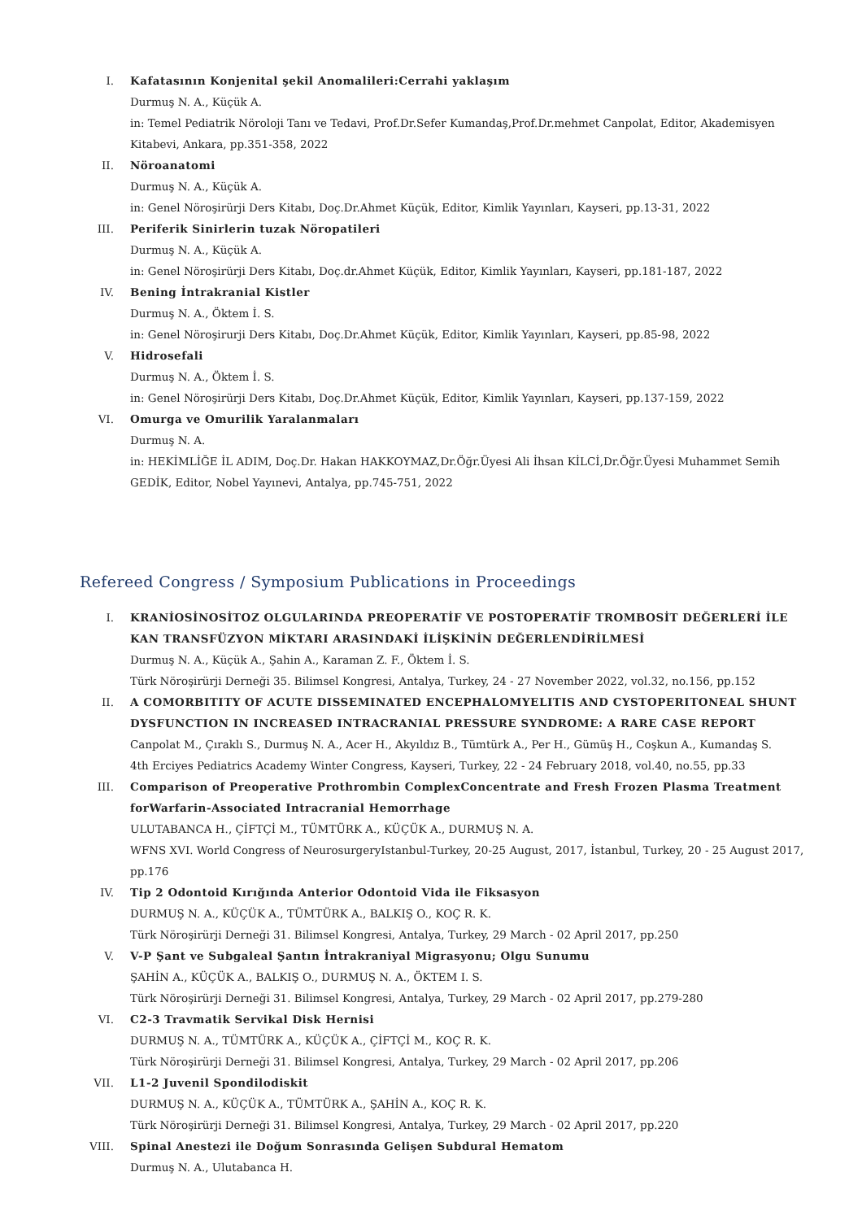I. Kafatasının Konjenital şekil Anomalileri:Cerrahi yaklaşım
Durmuş N. A., Küçük A.
in: Temel Pediatrik Nöroloji Tanı ve Tedavi, Prof.Dr.Sefer Kumandaş,Prof.Dr.mehmet Canpolat, Editor, Akademisyen Kitabevi, Ankara, pp.351-358, 2022
II. Nöroanatomi
Durmuş N. A., Küçük A.
in: Genel Nöroşirürji Ders Kitabı, Doç.Dr.Ahmet Küçük, Editor, Kimlik Yayınları, Kayseri, pp.13-31, 2022
III. Periferik Sinirlerin tuzak Nöropatileri
Durmuş N. A., Küçük A.
in: Genel Nöroşirürji Ders Kitabı, Doç.dr.Ahmet Küçük, Editor, Kimlik Yayınları, Kayseri, pp.181-187, 2022
IV. Bening İntrakranial Kistler
Durmuş N. A., Öktem İ. S.
in: Genel Nöroşirurji Ders Kitabı, Doç.Dr.Ahmet Küçük, Editor, Kimlik Yayınları, Kayseri, pp.85-98, 2022
V. Hidrosefali
Durmuş N. A., Öktem İ. S.
in: Genel Nöroşirürji Ders Kitabı, Doç.Dr.Ahmet Küçük, Editor, Kimlik Yayınları, Kayseri, pp.137-159, 2022
VI. Omurga ve Omurilik Yaralanmaları
Durmuş N. A.
in: HEKİMLİĞE İL ADIM, Doç.Dr. Hakan HAKKOYMAZ,Dr.Öğr.Üyesi Ali İhsan KİLCİ,Dr.Öğr.Üyesi Muhammet Semih GEDİK, Editor, Nobel Yayınevi, Antalya, pp.745-751, 2022
Refereed Congress / Symposium Publications in Proceedings
I. KRANİOSİNOSİTOZ OLGULARINDA PREOPERATİF VE POSTOPERATİF TROMBOSİT DEĞERLERİ İLE KAN TRANSFÜZYON MİKTARI ARASINDAKİ İLİŞKİNİN DEĞERLENDİRİLMESİ
Durmuş N. A., Küçük A., Şahin A., Karaman Z. F., Öktem İ. S.
Türk Nöroşirürji Derneği 35. Bilimsel Kongresi, Antalya, Turkey, 24 - 27 November 2022, vol.32, no.156, pp.152
II. A COMORBITITY OF ACUTE DISSEMINATED ENCEPHALOMYELITIS AND CYSTOPERITONEAL SHUNT DYSFUNCTION IN INCREASED INTRACRANIAL PRESSURE SYNDROME: A RARE CASE REPORT
Canpolat M., Çıraklı S., Durmuş N. A., Acer H., Akyıldız B., Tümtürk A., Per H., Gümüş H., Coşkun A., Kumandaş S.
4th Erciyes Pediatrics Academy Winter Congress, Kayseri, Turkey, 22 - 24 February 2018, vol.40, no.55, pp.33
III. Comparison of Preoperative Prothrombin ComplexConcentrate and Fresh Frozen Plasma Treatment forWarfarin-Associated Intracranial Hemorrhage
ULUTABANCA H., ÇİFTÇİ M., TÜMTÜRK A., KÜÇÜK A., DURMUŞ N. A.
WFNS XVI. World Congress of NeurosurgeryIstanbul-Turkey, 20-25 August, 2017, İstanbul, Turkey, 20 - 25 August 2017, pp.176
IV. Tip 2 Odontoid Kırığında Anterior Odontoid Vida ile Fiksasyon
DURMUŞ N. A., KÜÇÜK A., TÜMTÜRK A., BALKIŞ O., KOÇ R. K.
Türk Nöroşirürji Derneği 31. Bilimsel Kongresi, Antalya, Turkey, 29 March - 02 April 2017, pp.250
V. V-P Şant ve Subgaleal Şantın İntrakraniyal Migrasyonu; Olgu Sunumu
ŞAHİN A., KÜÇÜK A., BALKIŞ O., DURMUŞ N. A., ÖKTEM I. S.
Türk Nöroşirürji Derneği 31. Bilimsel Kongresi, Antalya, Turkey, 29 March - 02 April 2017, pp.279-280
VI. C2-3 Travmatik Servikal Disk Hernisi
DURMUŞ N. A., TÜMTÜRK A., KÜÇÜK A., ÇİFTÇİ M., KOÇ R. K.
Türk Nöroşirürji Derneği 31. Bilimsel Kongresi, Antalya, Turkey, 29 March - 02 April 2017, pp.206
VII. L1-2 Juvenil Spondilodiskit
DURMUŞ N. A., KÜÇÜK A., TÜMTÜRK A., ŞAHİN A., KOÇ R. K.
Türk Nöroşirürji Derneği 31. Bilimsel Kongresi, Antalya, Turkey, 29 March - 02 April 2017, pp.220
VIII. Spinal Anestezi ile Doğum Sonrasında Gelişen Subdural Hematom
Durmuş N. A., Ulutabanca H.